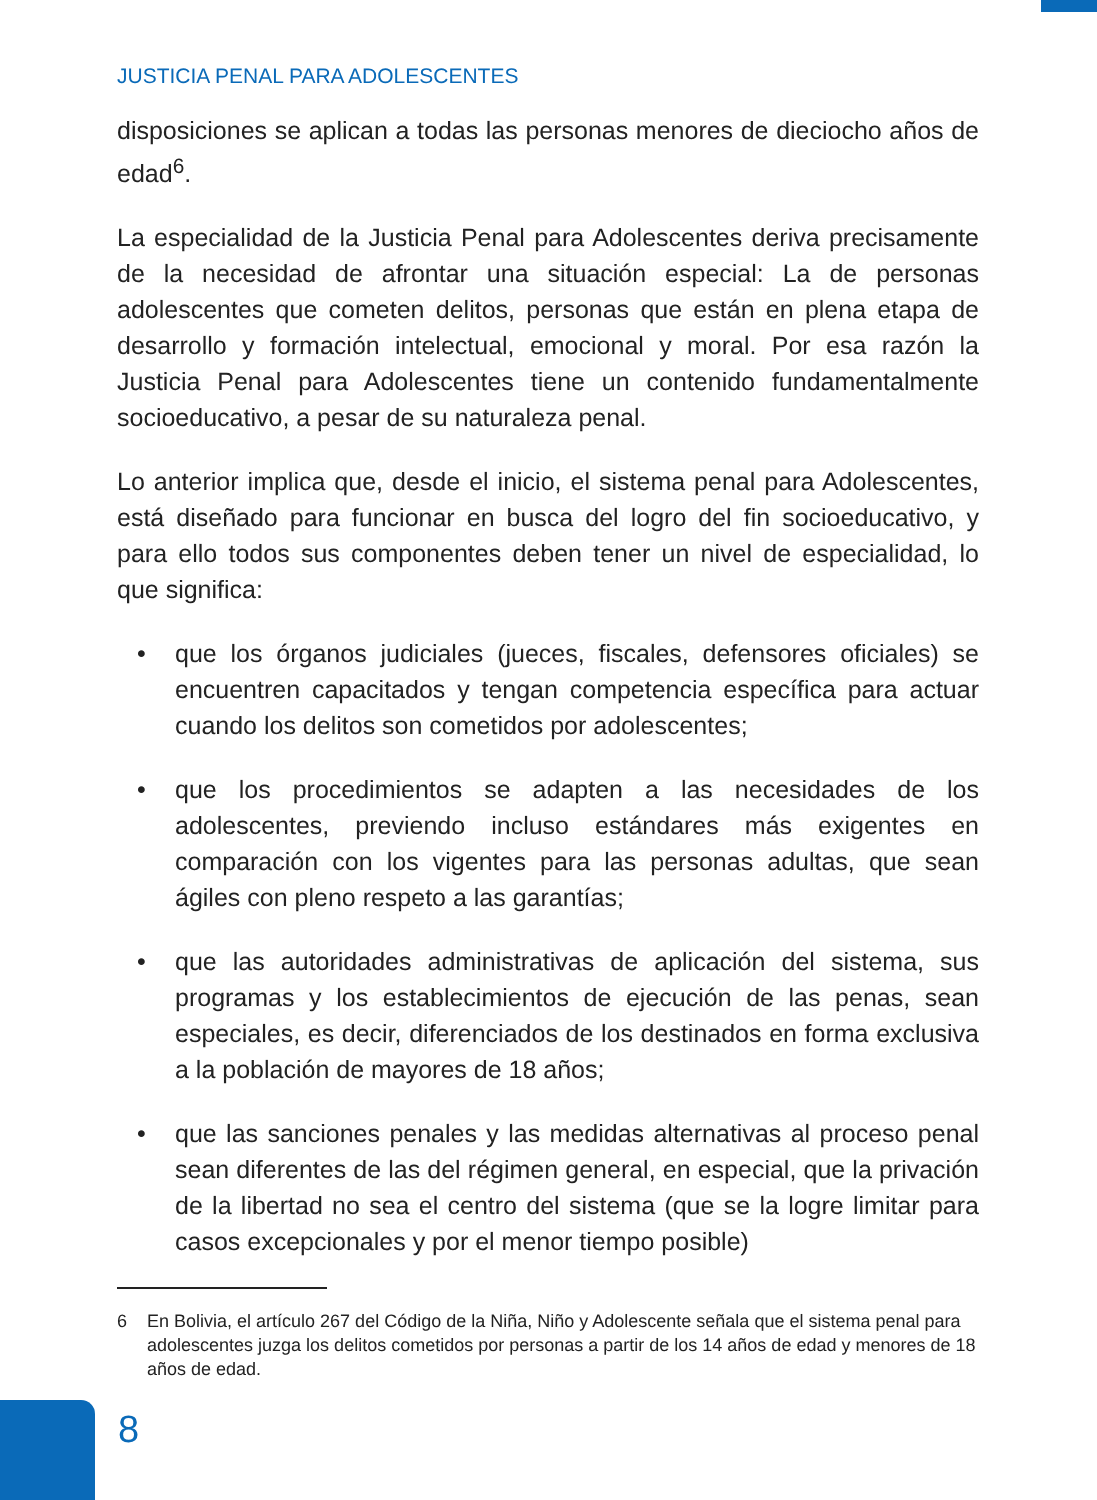JUSTICIA PENAL PARA ADOLESCENTES
disposiciones se aplican a todas las personas menores de dieciocho años de edad<sup>6</sup>.
La especialidad de la Justicia Penal para Adolescentes deriva precisamente de la necesidad de afrontar una situación especial: La de personas adolescentes que cometen delitos, personas que están en plena etapa de desarrollo y formación intelectual, emocional y moral. Por esa razón la Justicia Penal para Adolescentes tiene un contenido fundamentalmente socioeducativo, a pesar de su naturaleza penal.
Lo anterior implica que, desde el inicio, el sistema penal para Adolescentes, está diseñado para funcionar en busca del logro del fin socioeducativo, y para ello todos sus componentes deben tener un nivel de especialidad, lo que significa:
• que los órganos judiciales (jueces, fiscales, defensores oficiales) se encuentren capacitados y tengan competencia específica para actuar cuando los delitos son cometidos por adolescentes;
• que los procedimientos se adapten a las necesidades de los adolescentes, previendo incluso estándares más exigentes en comparación con los vigentes para las personas adultas, que sean ágiles con pleno respeto a las garantías;
• que las autoridades administrativas de aplicación del sistema, sus programas y los establecimientos de ejecución de las penas, sean especiales, es decir, diferenciados de los destinados en forma exclusiva a la población de mayores de 18 años;
• que las sanciones penales y las medidas alternativas al proceso penal sean diferentes de las del régimen general, en especial, que la privación de la libertad no sea el centro del sistema (que se la logre limitar para casos excepcionales y por el menor tiempo posible)
6 En Bolivia, el artículo 267 del Código de la Niña, Niño y Adolescente señala que el sistema penal para adolescentes juzga los delitos cometidos por personas a partir de los 14 años de edad y menores de 18 años de edad.
8